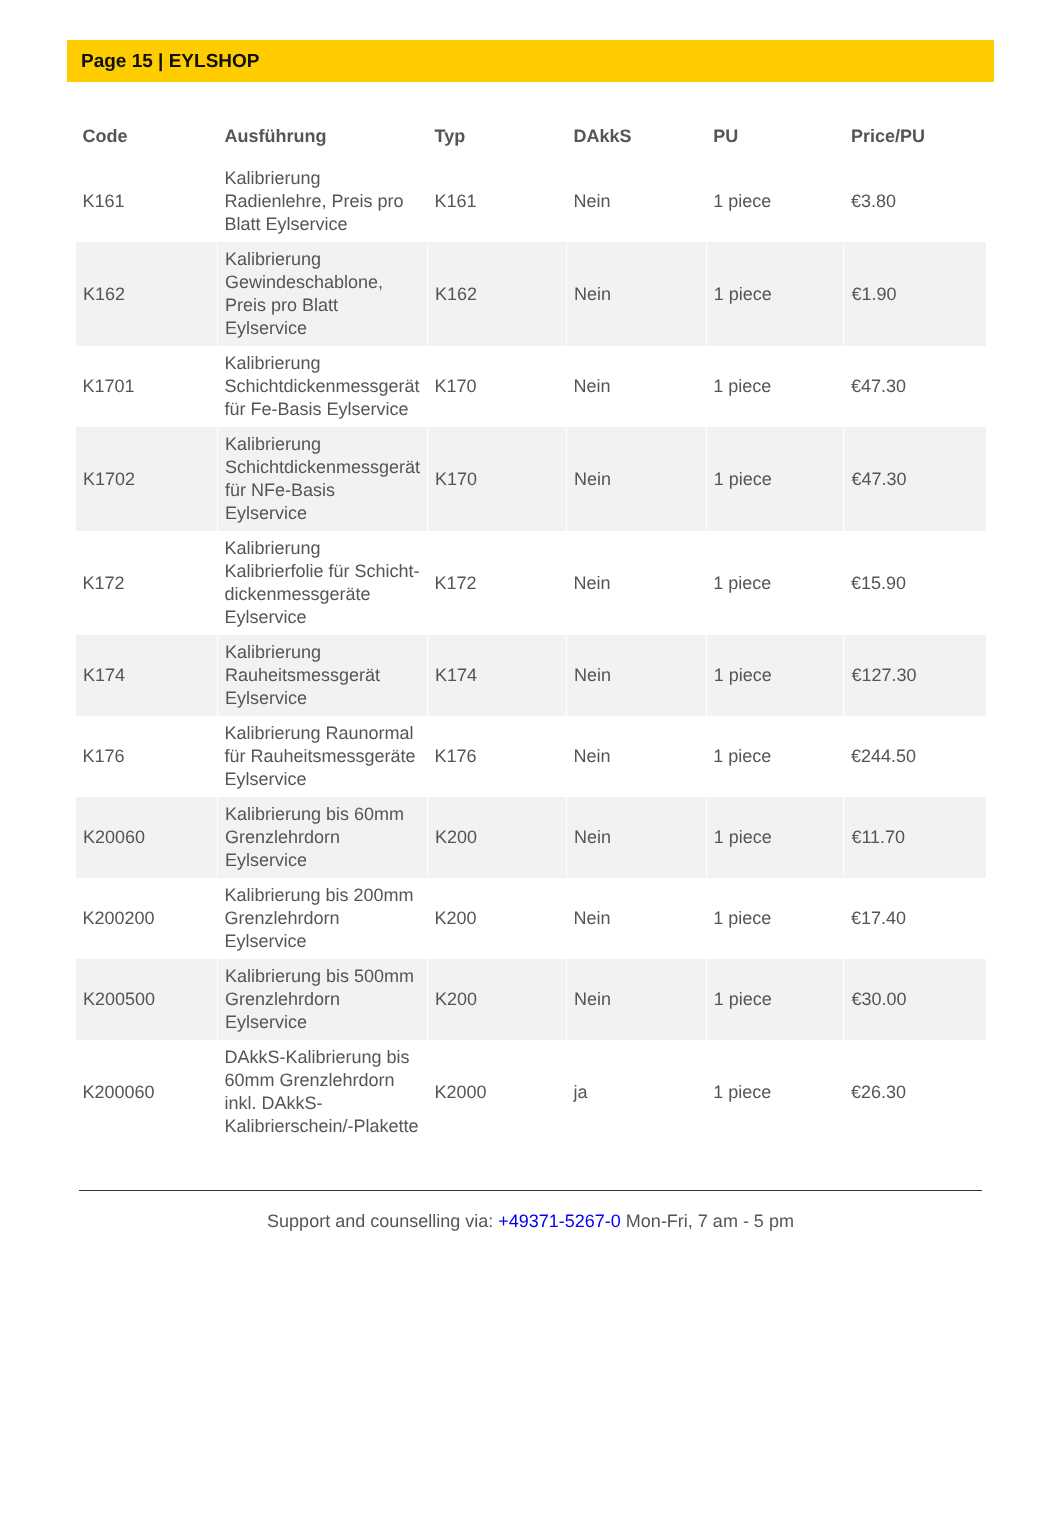Page 15 | EYLSHOP
| Code | Ausführung | Typ | DAkkS | PU | Price/PU |
| --- | --- | --- | --- | --- | --- |
| K161 | Kalibrierung Radienlehre, Preis pro Blatt Eylservice | K161 | Nein | 1 piece | €3.80 |
| K162 | Kalibrierung Gewindeschablone, Preis pro Blatt Eylservice | K162 | Nein | 1 piece | €1.90 |
| K1701 | Kalibrierung Schichtdickenmessgerät für Fe-Basis Eylservice | K170 | Nein | 1 piece | €47.30 |
| K1702 | Kalibrierung Schichtdickenmessgerät für NFe-Basis Eylservice | K170 | Nein | 1 piece | €47.30 |
| K172 | Kalibrierung Kalibrierfolie für Schicht-dickenmessgeräte Eylservice | K172 | Nein | 1 piece | €15.90 |
| K174 | Kalibrierung Rauheitsmessgerät Eylservice | K174 | Nein | 1 piece | €127.30 |
| K176 | Kalibrierung Raunormal für Rauheitsmessgeräte Eylservice | K176 | Nein | 1 piece | €244.50 |
| K20060 | Kalibrierung bis 60mm Grenzlehrdorn Eylservice | K200 | Nein | 1 piece | €11.70 |
| K200200 | Kalibrierung bis 200mm Grenzlehrdorn Eylservice | K200 | Nein | 1 piece | €17.40 |
| K200500 | Kalibrierung bis 500mm Grenzlehrdorn Eylservice | K200 | Nein | 1 piece | €30.00 |
| K200060 | DAkkS-Kalibrierung bis 60mm Grenzlehrdorn inkl. DAkkS-Kalibrierschein/-Plakette | K2000 | ja | 1 piece | €26.30 |
Support and counselling via: +49371-5267-0 Mon-Fri, 7 am - 5 pm